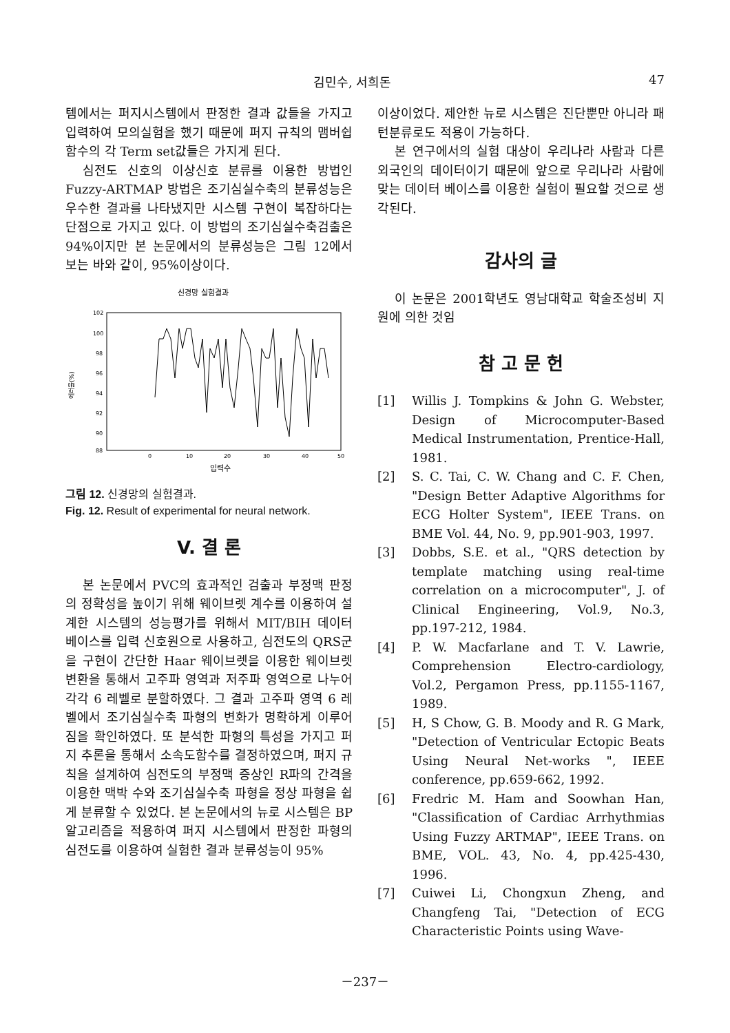김민수, 서희돈 47
템에서는 퍼지시스템에서 판정한 결과 값들을 가지고 입력하여 모의실험을 했기 때문에 퍼지 규칙의 맴버쉽 함수의 각 Term set값들은 가지게 된다.
심전도 신호의 이상신호 분류를 이용한 방법인 Fuzzy-ARTMAP 방법은 조기심실수축의 분류성능은 우수한 결과를 나타냈지만 시스템 구현이 복잡하다는 단점으로 가지고 있다. 이 방법의 조기심실수축검출은 94%이지만 본 논문에서의 분류성능은 그림 12에서 보는 바와 같이, 95%이상이다.
신경망 실험결과
102
100
98
96
94
92
90
88
0
10
20
30
40
50
입력수
에러율(%)
그림 12. 신경망의 실험결과.
Fig. 12. Result of experimental for neural network.
V. 결 론
본 논문에서 PVC의 효과적인 검출과 부정맥 판정의 정확성을 높이기 위해 웨이브렛 계수를 이용하여 설계한 시스템의 성능평가를 위해서 MIT/BIH 데이터 베이스를 입력 신호원으로 사용하고, 심전도의 QRS군을 구현이 간단한 Haar 웨이브렛을 이용한 웨이브렛 변환을 통해서 고주파 영역과 저주파 영역으로 나누어 각각 6 레벨로 분할하였다. 그 결과 고주파 영역 6 레벨에서 조기심실수축 파형의 변화가 명확하게 이루어짐을 확인하였다. 또 분석한 파형의 특성을 가지고 퍼지 추론을 통해서 소속도함수를 결정하였으며, 퍼지 규칙을 설계하여 심전도의 부정맥 증상인 R파의 간격을 이용한 맥박 수와 조기심실수축 파형을 정상 파형을 쉽게 분류할 수 있었다. 본 논문에서의 뉴로 시스템은 BP 알고리즘을 적용하여 퍼지 시스템에서 판정한 파형의 심전도를 이용하여 실험한 결과 분류성능이 95%
이상이었다. 제안한 뉴로 시스템은 진단뿐만 아니라 패턴분류로도 적용이 가능하다.
본 연구에서의 실험 대상이 우리나라 사람과 다른 외국인의 데이터이기 때문에 앞으로 우리나라 사람에 맞는 데이터 베이스를 이용한 실험이 필요할 것으로 생각된다.
감사의 글
이 논문은 2001학년도 영남대학교 학술조성비 지원에 의한 것임
참 고 문 헌
[1] Willis J. Tompkins & John G. Webster, Design of Microcomputer-Based Medical Instrumentation, Prentice-Hall, 1981.
[2] S. C. Tai, C. W. Chang and C. F. Chen, "Design Better Adaptive Algorithms for ECG Holter System", IEEE Trans. on BME Vol. 44, No. 9, pp.901-903, 1997.
[3] Dobbs, S.E. et al., "QRS detection by template matching using real-time correlation on a microcomputer", J. of Clinical Engineering, Vol.9, No.3, pp.197-212, 1984.
[4] P. W. Macfarlane and T. V. Lawrie, Comprehension Electro-cardiology, Vol.2, Pergamon Press, pp.1155-1167, 1989.
[5] H, S Chow, G. B. Moody and R. G Mark, "Detection of Ventricular Ectopic Beats Using Neural Net-works ", IEEE conference, pp.659-662, 1992.
[6] Fredric M. Ham and Soowhan Han, "Classification of Cardiac Arrhythmias Using Fuzzy ARTMAP", IEEE Trans. on BME, VOL. 43, No. 4, pp.425-430, 1996.
[7] Cuiwei Li, Chongxun Zheng, and Changfeng Tai, "Detection of ECG Characteristic Points using Wave-
－237－